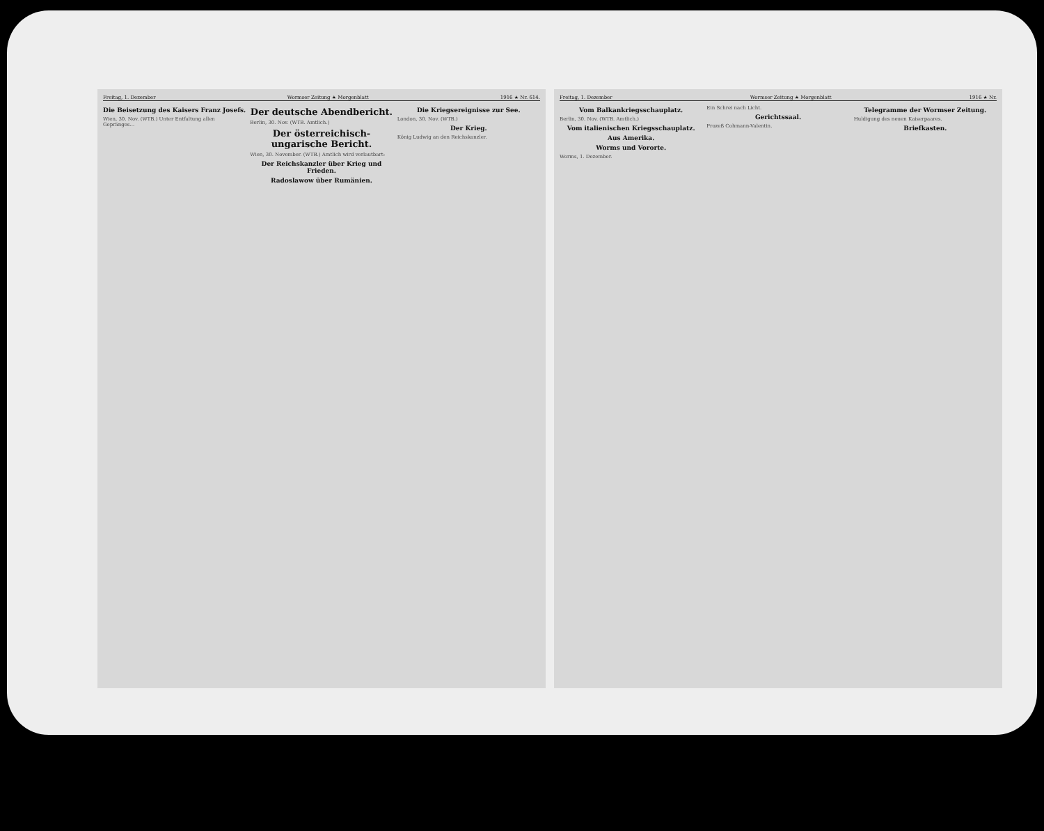Freitag, 1. Dezember Wormser Zeitung ★ Morgenblatt 1916 ★ Nr. 614.
Die Beisetzung des Kaisers Franz Josefs.
Wien, 30. Nov. (WTB.) Unter Entfaltung allen Gepränges...
Der deutsche Abendbericht.
Berlin, 30. Nov. (WTB. Amtlich.)
Der österreichisch-ungarische Bericht.
Wien, 30. November. (WTB.) Amtlich wird verlautbart:
Der Reichskanzler über Krieg und Frieden.
Radoslawow über Rumänien.
Die Kriegsereignisse zur See.
London, 30. Nov. (WTB.)
Der Krieg.
König Ludwig an den Reichskanzler.
Freitag, 1. Dezember Wormser Zeitung ★ Morgenblatt 1916 ★ Nr.
Vom Balkankriegsschauplatz.
Berlin, 30. Nov. (WTB. Amtlich.)
Vom italienischen Kriegsschauplatz.
Aus Amerika.
Worms und Vororte.
Worms, 1. Dezember.
Ein Schrei nach Licht.
Gerichtssaal.
Prozeß Cohmann-Valentin.
Telegramme der Wormser Zeitung.
Huldigung des neuen Kaiserpaares.
Briefkasten.